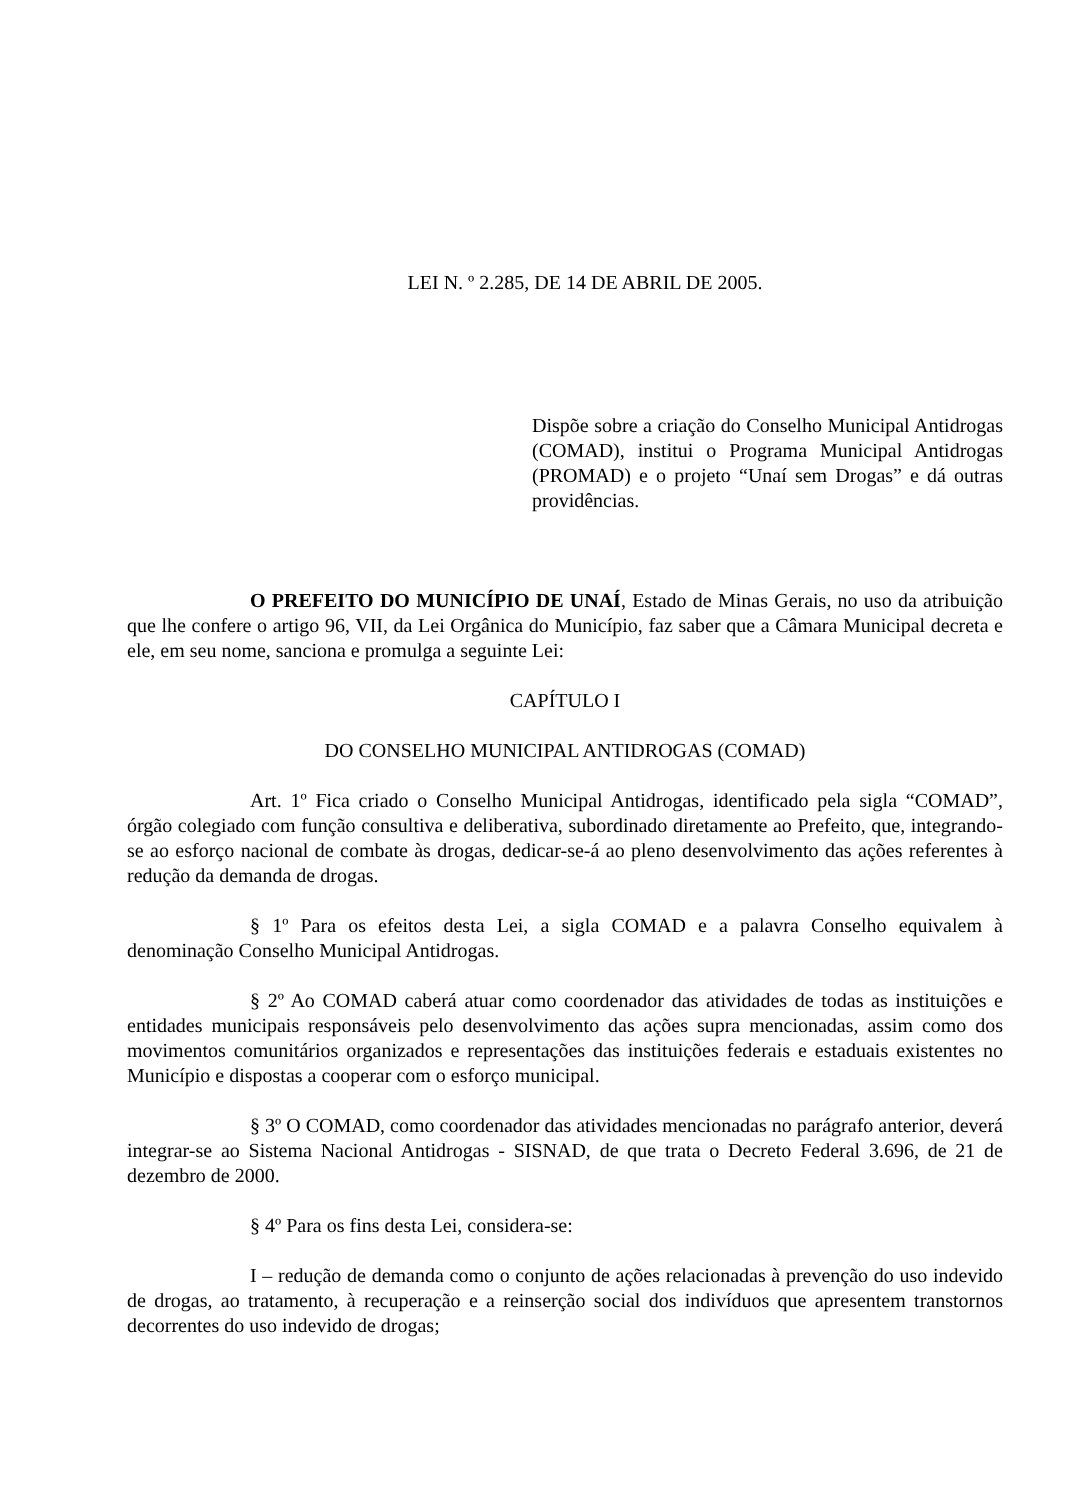LEI N. º 2.285, DE 14 DE ABRIL DE 2005.
Dispõe sobre a criação do Conselho Municipal Antidrogas (COMAD), institui o Programa Municipal Antidrogas (PROMAD) e o projeto “Unaí sem Drogas” e dá outras providências.
O PREFEITO DO MUNICÍPIO DE UNAÍ, Estado de Minas Gerais, no uso da atribuição que lhe confere o artigo 96, VII, da Lei Orgânica do Município, faz saber que a Câmara Municipal decreta e ele, em seu nome, sanciona e promulga a seguinte Lei:
CAPÍTULO I
DO CONSELHO MUNICIPAL ANTIDROGAS (COMAD)
Art. 1º Fica criado o Conselho Municipal Antidrogas, identificado pela sigla “COMAD”, órgão colegiado com função consultiva e deliberativa, subordinado diretamente ao Prefeito, que, integrando-se ao esforço nacional de combate às drogas, dedicar-se-á ao pleno desenvolvimento das ações referentes à redução da demanda de drogas.
§ 1º Para os efeitos desta Lei, a sigla COMAD e a palavra Conselho equivalem à denominação Conselho Municipal Antidrogas.
§ 2º Ao COMAD caberá atuar como coordenador das atividades de todas as instituições e entidades municipais responsáveis pelo desenvolvimento das ações supra mencionadas, assim como dos movimentos comunitários organizados e representações das instituições federais e estaduais existentes no Município e dispostas a cooperar com o esforço municipal.
§ 3º O COMAD, como coordenador das atividades mencionadas no parágrafo anterior, deverá integrar-se ao Sistema Nacional Antidrogas - SISNAD, de que trata o Decreto Federal 3.696, de 21 de dezembro de 2000.
§ 4º Para os fins desta Lei, considera-se:
I – redução de demanda como o conjunto de ações relacionadas à prevenção do uso indevido de drogas, ao tratamento, à recuperação e a reinserção social dos indivíduos que apresentem transtornos decorrentes do uso indevido de drogas;